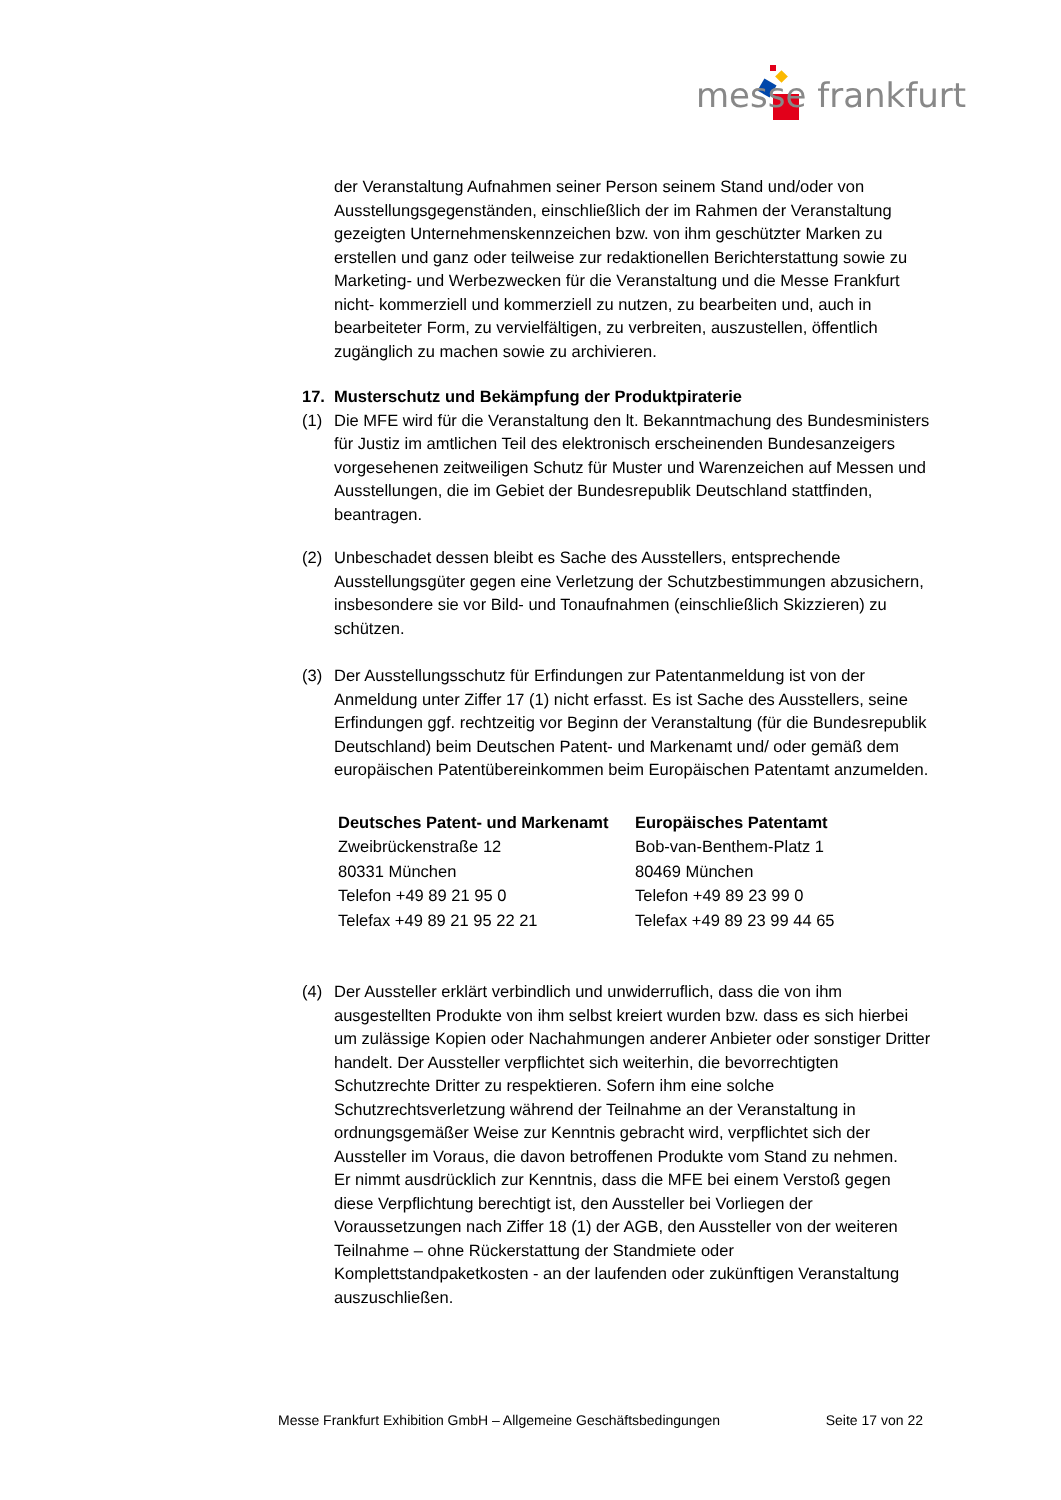messe frankfurt
der Veranstaltung Aufnahmen seiner Person seinem Stand und/oder von Ausstellungsgegenständen, einschließlich der im Rahmen der Veranstaltung gezeigten Unternehmenskennzeichen bzw. von ihm geschützter Marken zu erstellen und ganz oder teilweise zur redaktionellen Berichterstattung sowie zu Marketing- und Werbezwecken für die Veranstaltung und die Messe Frankfurt nicht- kommerziell und kommerziell zu nutzen, zu bearbeiten und, auch in bearbeiteter Form, zu vervielfältigen, zu verbreiten, auszustellen, öffentlich zugänglich zu machen sowie zu archivieren.
17. Musterschutz und Bekämpfung der Produktpiraterie
(1) Die MFE wird für die Veranstaltung den lt. Bekanntmachung des Bundesministers für Justiz im amtlichen Teil des elektronisch erscheinenden Bundesanzeigers vorgesehenen zeitweiligen Schutz für Muster und Warenzeichen auf Messen und Ausstellungen, die im Gebiet der Bundesrepublik Deutschland stattfinden, beantragen.
(2) Unbeschadet dessen bleibt es Sache des Ausstellers, entsprechende Ausstellungsgüter gegen eine Verletzung der Schutzbestimmungen abzusichern, insbesondere sie vor Bild- und Tonaufnahmen (einschließlich Skizzieren) zu schützen.
(3) Der Ausstellungsschutz für Erfindungen zur Patentanmeldung ist von der Anmeldung unter Ziffer 17 (1) nicht erfasst. Es ist Sache des Ausstellers, seine Erfindungen ggf. rechtzeitig vor Beginn der Veranstaltung (für die Bundesrepublik Deutschland) beim Deutschen Patent- und Markenamt und/ oder gemäß dem europäischen Patentübereinkommen beim Europäischen Patentamt anzumelden.
Deutsches Patent- und Markenamt
Zweibrückenstraße 12
80331 München
Telefon +49 89 21 95 0
Telefax +49 89 21 95 22 21
Europäisches Patentamt
Bob-van-Benthem-Platz 1
80469 München
Telefon +49 89 23 99 0
Telefax +49 89 23 99 44 65
(4) Der Aussteller erklärt verbindlich und unwiderruflich, dass die von ihm ausgestellten Produkte von ihm selbst kreiert wurden bzw. dass es sich hierbei um zulässige Kopien oder Nachahmungen anderer Anbieter oder sonstiger Dritter handelt. Der Aussteller verpflichtet sich weiterhin, die bevorrechtigten Schutzrechte Dritter zu respektieren. Sofern ihm eine solche Schutzrechtsverletzung während der Teilnahme an der Veranstaltung in ordnungsgemäßer Weise zur Kenntnis gebracht wird, verpflichtet sich der Aussteller im Voraus, die davon betroffenen Produkte vom Stand zu nehmen.
Er nimmt ausdrücklich zur Kenntnis, dass die MFE bei einem Verstoß gegen diese Verpflichtung berechtigt ist, den Aussteller bei Vorliegen der Voraussetzungen nach Ziffer 18 (1) der AGB, den Aussteller von der weiteren Teilnahme – ohne Rückerstattung der Standmiete oder Komplettstandpaketkosten - an der laufenden oder zukünftigen Veranstaltung auszuschließen.
Messe Frankfurt Exhibition GmbH – Allgemeine Geschäftsbedingungen Seite 17 von 22